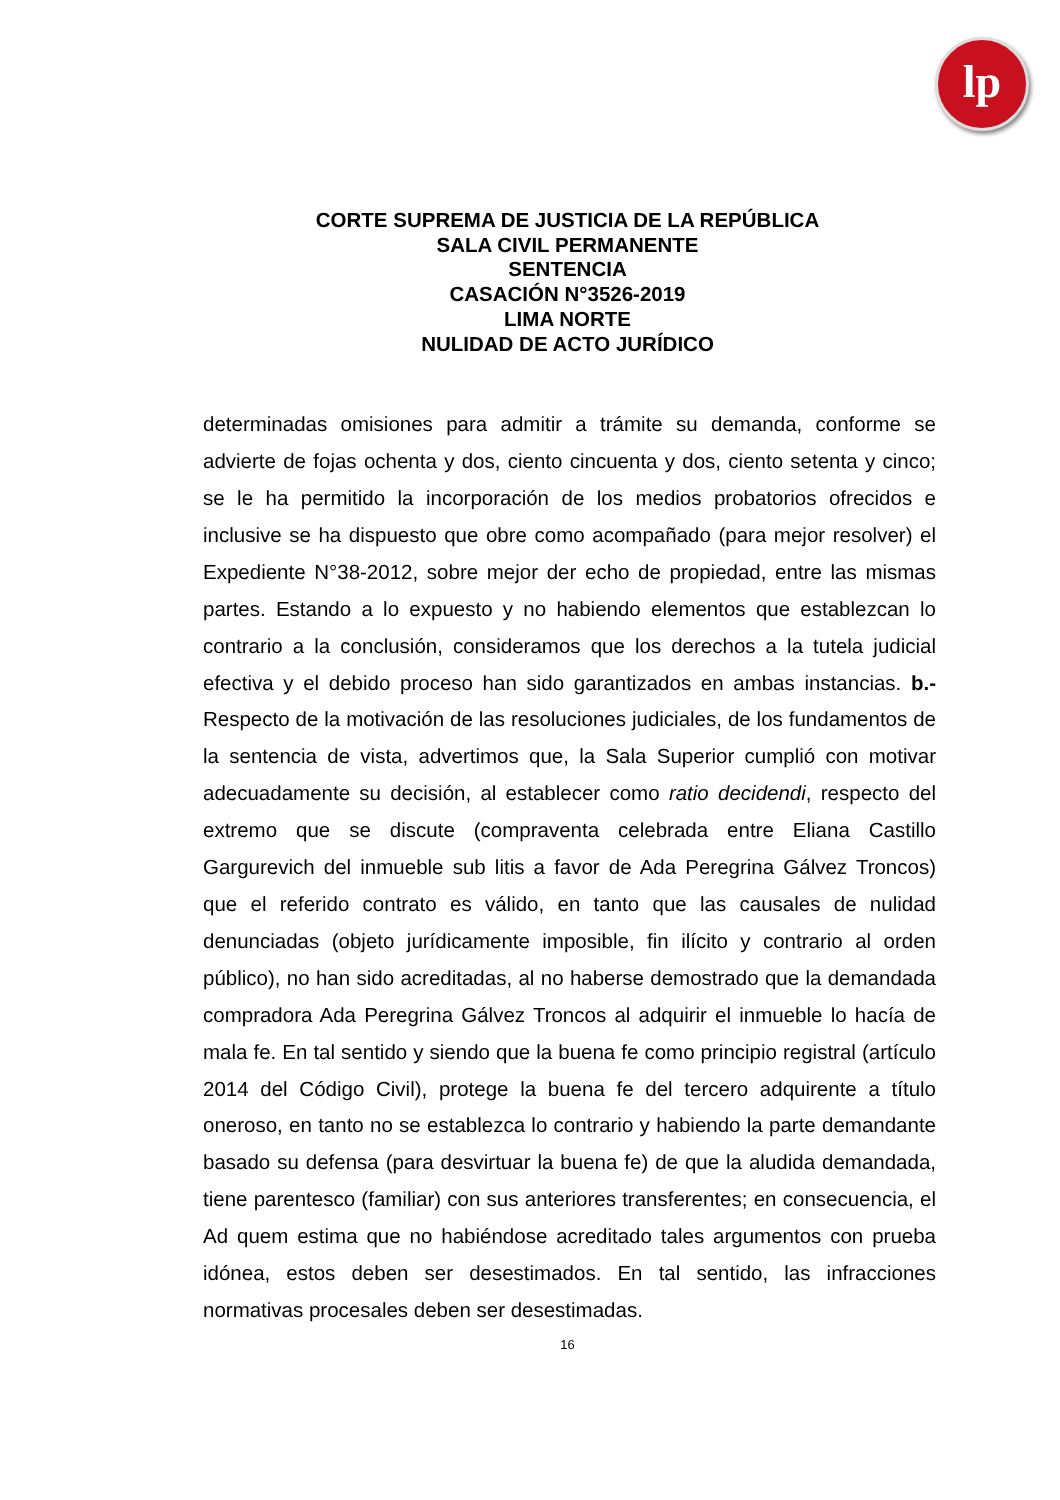lp
CORTE SUPREMA DE JUSTICIA DE LA REPÚBLICA
SALA CIVIL PERMANENTE
SENTENCIA
CASACIÓN N°3526-2019
LIMA NORTE
NULIDAD DE ACTO JURÍDICO
determinadas omisiones para admitir a trámite su demanda, conforme se advierte de fojas ochenta y dos, ciento cincuenta y dos, ciento setenta y cinco; se le ha permitido la incorporación de los medios probatorios ofrecidos e inclusive se ha dispuesto que obre como acompañado (para mejor resolver) el Expediente N°38-2012, sobre mejor der echo de propiedad, entre las mismas partes. Estando a lo expuesto y no habiendo elementos que establezcan lo contrario a la conclusión, consideramos que los derechos a la tutela judicial efectiva y el debido proceso han sido garantizados en ambas instancias. b.- Respecto de la motivación de las resoluciones judiciales, de los fundamentos de la sentencia de vista, advertimos que, la Sala Superior cumplió con motivar adecuadamente su decisión, al establecer como ratio decidendi, respecto del extremo que se discute (compraventa celebrada entre Eliana Castillo Gargurevich del inmueble sub litis a favor de Ada Peregrina Gálvez Troncos) que el referido contrato es válido, en tanto que las causales de nulidad denunciadas (objeto jurídicamente imposible, fin ilícito y contrario al orden público), no han sido acreditadas, al no haberse demostrado que la demandada compradora Ada Peregrina Gálvez Troncos al adquirir el inmueble lo hacía de mala fe. En tal sentido y siendo que la buena fe como principio registral (artículo 2014 del Código Civil), protege la buena fe del tercero adquirente a título oneroso, en tanto no se establezca lo contrario y habiendo la parte demandante basado su defensa (para desvirtuar la buena fe) de que la aludida demandada, tiene parentesco (familiar) con sus anteriores transferentes; en consecuencia, el Ad quem estima que no habiéndose acreditado tales argumentos con prueba idónea, estos deben ser desestimados. En tal sentido, las infracciones normativas procesales deben ser desestimadas.
16